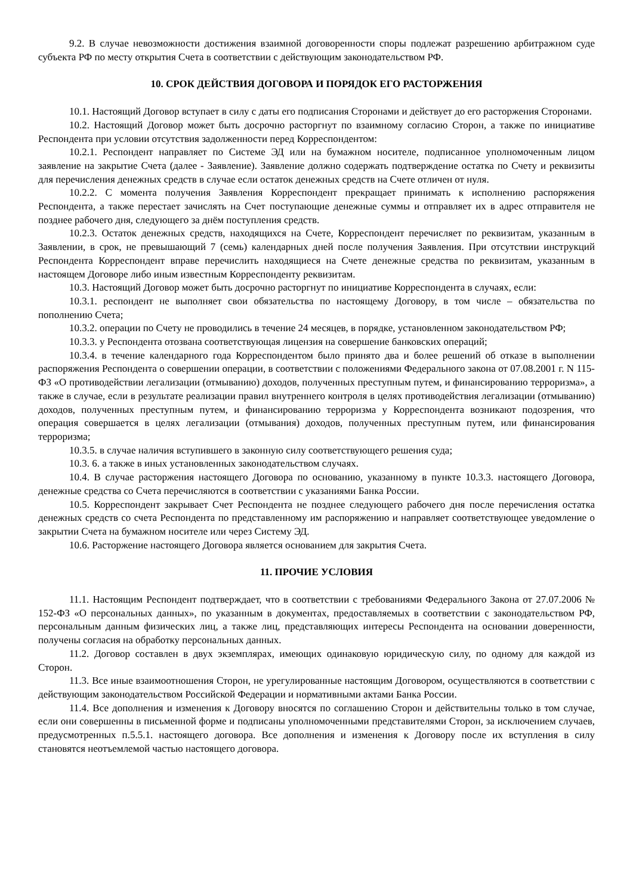9.2. В случае невозможности достижения взаимной договоренности споры подлежат разрешению арбитражном суде субъекта РФ по месту открытия Счета в соответствии с действующим законодательством РФ.
10. СРОК ДЕЙСТВИЯ ДОГОВОРА И ПОРЯДОК ЕГО РАСТОРЖЕНИЯ
10.1. Настоящий Договор вступает в силу с даты его подписания Сторонами и действует до его расторжения Сторонами.
10.2. Настоящий Договор может быть досрочно расторгнут по взаимному согласию Сторон, а также по инициативе Респондента при условии отсутствия задолженности перед Корреспондентом:
10.2.1. Респондент направляет по Системе ЭД или на бумажном носителе, подписанное уполномоченным лицом заявление на закрытие Счета (далее - Заявление). Заявление должно содержать подтверждение остатка по Счету и реквизиты для перечисления денежных средств в случае если остаток денежных средств на Счете отличен от нуля.
10.2.2. С момента получения Заявления Корреспондент прекращает принимать к исполнению распоряжения Респондента, а также перестает зачислять на Счет поступающие денежные суммы и отправляет их в адрес отправителя не позднее рабочего дня, следующего за днём поступления средств.
10.2.3. Остаток денежных средств, находящихся на Счете, Корреспондент перечисляет по реквизитам, указанным в Заявлении, в срок, не превышающий 7 (семь) календарных дней после получения Заявления. При отсутствии инструкций Респондента Корреспондент вправе перечислить находящиеся на Счете денежные средства по реквизитам, указанным в настоящем Договоре либо иным известным Корреспонденту реквизитам.
10.3. Настоящий Договор может быть досрочно расторгнут по инициативе Корреспондента в случаях, если:
10.3.1. респондент не выполняет свои обязательства по настоящему Договору, в том числе – обязательства по пополнению Счета;
10.3.2. операции по Счету не проводились в течение 24 месяцев, в порядке, установленном законодательством РФ;
10.3.3. у Респондента отозвана соответствующая лицензия на совершение банковских операций;
10.3.4. в течение календарного года Корреспондентом было принято два и более решений об отказе в выполнении распоряжения Респондента о совершении операции, в соответствии с положениями Федерального закона от 07.08.2001 г. N 115-ФЗ «О противодействии легализации (отмыванию) доходов, полученных преступным путем, и финансированию терроризма», а также в случае, если в результате реализации правил внутреннего контроля в целях противодействия легализации (отмыванию) доходов, полученных преступным путем, и финансированию терроризма у Корреспондента возникают подозрения, что операция совершается в целях легализации (отмывания) доходов, полученных преступным путем, или финансирования терроризма;
10.3.5. в случае наличия вступившего в законную силу соответствующего решения суда;
10.3. 6. а также в иных установленных законодательством случаях.
10.4. В случае расторжения настоящего Договора по основанию, указанному в пункте 10.3.3. настоящего Договора, денежные средства со Счета перечисляются в соответствии с указаниями Банка России.
10.5. Корреспондент закрывает Счет Респондента не позднее следующего рабочего дня после перечисления остатка денежных средств со счета Респондента по представленному им распоряжению и направляет соответствующее уведомление о закрытии Счета на бумажном носителе или через Систему ЭД.
10.6. Расторжение настоящего Договора является основанием для закрытия Счета.
11. ПРОЧИЕ УСЛОВИЯ
11.1. Настоящим Респондент подтверждает, что в соответствии с требованиями Федерального Закона от 27.07.2006 № 152-ФЗ «О персональных данных», по указанным в документах, предоставляемых в соответствии с законодательством РФ, персональным данным физических лиц, а также лиц, представляющих интересы Респондента на основании доверенности, получены согласия на обработку персональных данных.
11.2. Договор составлен в двух экземплярах, имеющих одинаковую юридическую силу, по одному для каждой из Сторон.
11.3. Все иные взаимоотношения Сторон, не урегулированные настоящим Договором, осуществляются в соответствии с действующим законодательством Российской Федерации и нормативными актами Банка России.
11.4. Все дополнения и изменения к Договору вносятся по соглашению Сторон и действительны только в том случае, если они совершенны в письменной форме и подписаны уполномоченными представителями Сторон, за исключением случаев, предусмотренных п.5.5.1. настоящего договора. Все дополнения и изменения к Договору после их вступления в силу становятся неотъемлемой частью настоящего договора.